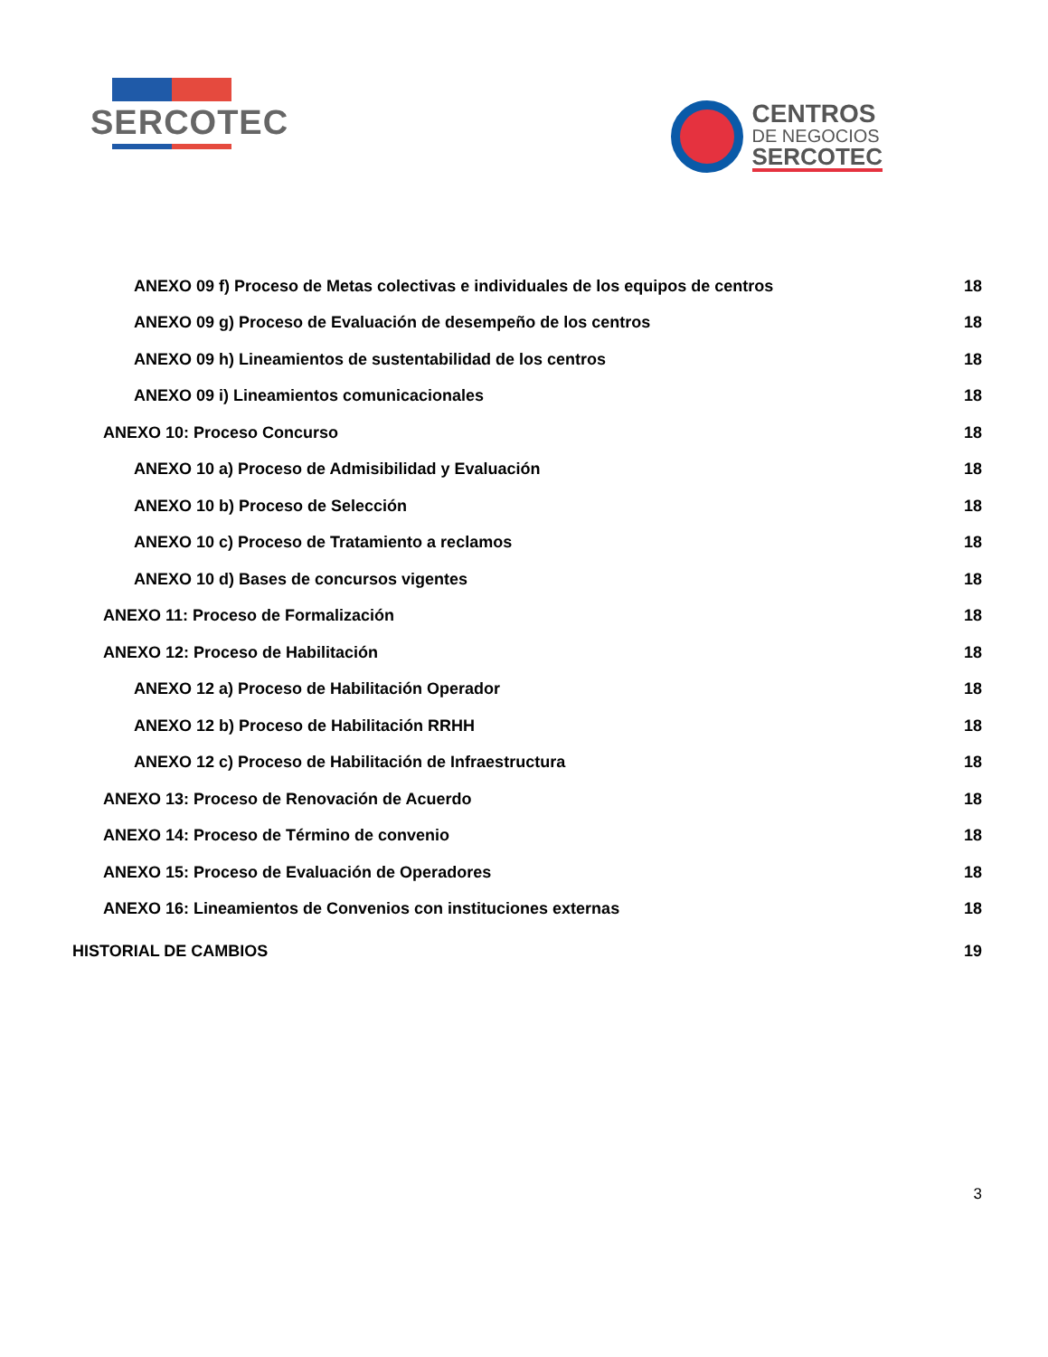SERCOTEC
CENTROS
DE NEGOCIOS
SERCOTEC
ANEXO 09 f) Proceso de Metas colectivas e individuales de los equipos de centros 18
ANEXO 09 g) Proceso de Evaluación de desempeño de los centros 18
ANEXO 09 h) Lineamientos de sustentabilidad de los centros 18
ANEXO 09 i) Lineamientos comunicacionales 18
ANEXO 10: Proceso Concurso 18
ANEXO 10 a) Proceso de Admisibilidad y Evaluación 18
ANEXO 10 b) Proceso de Selección 18
ANEXO 10 c) Proceso de Tratamiento a reclamos 18
ANEXO 10 d) Bases de concursos vigentes 18
ANEXO 11: Proceso de Formalización 18
ANEXO 12: Proceso de Habilitación 18
ANEXO 12 a) Proceso de Habilitación Operador 18
ANEXO 12 b) Proceso de Habilitación RRHH 18
ANEXO 12 c) Proceso de Habilitación de Infraestructura 18
ANEXO 13: Proceso de Renovación de Acuerdo 18
ANEXO 14: Proceso de Término de convenio 18
ANEXO 15: Proceso de Evaluación de Operadores 18
ANEXO 16: Lineamientos de Convenios con instituciones externas 18
HISTORIAL DE CAMBIOS 19
3